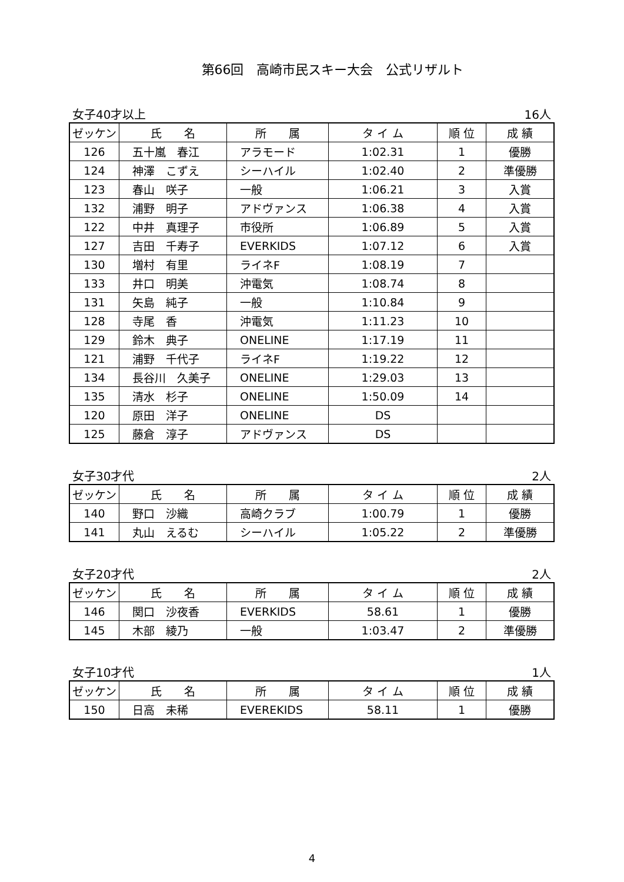第66回　高崎市民スキー大会　公式リザルト
女子40才以上 16人
| ゼッケン | 氏 名 | 所 属 | タ イ ム | 順 位 | 成 績 |
| --- | --- | --- | --- | --- | --- |
| 126 | 五十嵐 春江 | アラモード | 1:02.31 | 1 | 優勝 |
| 124 | 神澤 こずえ | シーハイル | 1:02.40 | 2 | 準優勝 |
| 123 | 春山 咲子 | 一般 | 1:06.21 | 3 | 入賞 |
| 132 | 浦野 明子 | アドヴァンス | 1:06.38 | 4 | 入賞 |
| 122 | 中井 真理子 | 市役所 | 1:06.89 | 5 | 入賞 |
| 127 | 吉田 千寿子 | EVERKIDS | 1:07.12 | 6 | 入賞 |
| 130 | 増村 有里 | ライネF | 1:08.19 | 7 | |
| 133 | 井口 明美 | 沖電気 | 1:08.74 | 8 | |
| 131 | 矢島 純子 | 一般 | 1:10.84 | 9 | |
| 128 | 寺尾 香 | 沖電気 | 1:11.23 | 10 | |
| 129 | 鈴木 典子 | ONELINE | 1:17.19 | 11 | |
| 121 | 浦野 千代子 | ライネF | 1:19.22 | 12 | |
| 134 | 長谷川 久美子 | ONELINE | 1:29.03 | 13 | |
| 135 | 清水 杉子 | ONELINE | 1:50.09 | 14 | |
| 120 | 原田 洋子 | ONELINE | DS | | |
| 125 | 藤倉 淳子 | アドヴァンス | DS | | |
女子30才代 2人
| ゼッケン | 氏 名 | 所 属 | タ イ ム | 順 位 | 成 績 |
| --- | --- | --- | --- | --- | --- |
| 140 | 野口 沙織 | 高崎クラブ | 1:00.79 | 1 | 優勝 |
| 141 | 丸山 えるむ | シーハイル | 1:05.22 | 2 | 準優勝 |
女子20才代 2人
| ゼッケン | 氏 名 | 所 属 | タ イ ム | 順 位 | 成 績 |
| --- | --- | --- | --- | --- | --- |
| 146 | 関口 沙夜香 | EVERKIDS | 58.61 | 1 | 優勝 |
| 145 | 木部 綾乃 | 一般 | 1:03.47 | 2 | 準優勝 |
女子10才代 1人
| ゼッケン | 氏 名 | 所 属 | タ イ ム | 順 位 | 成 績 |
| --- | --- | --- | --- | --- | --- |
| 150 | 日高 未稀 | EVEREKIDS | 58.11 | 1 | 優勝 |
4